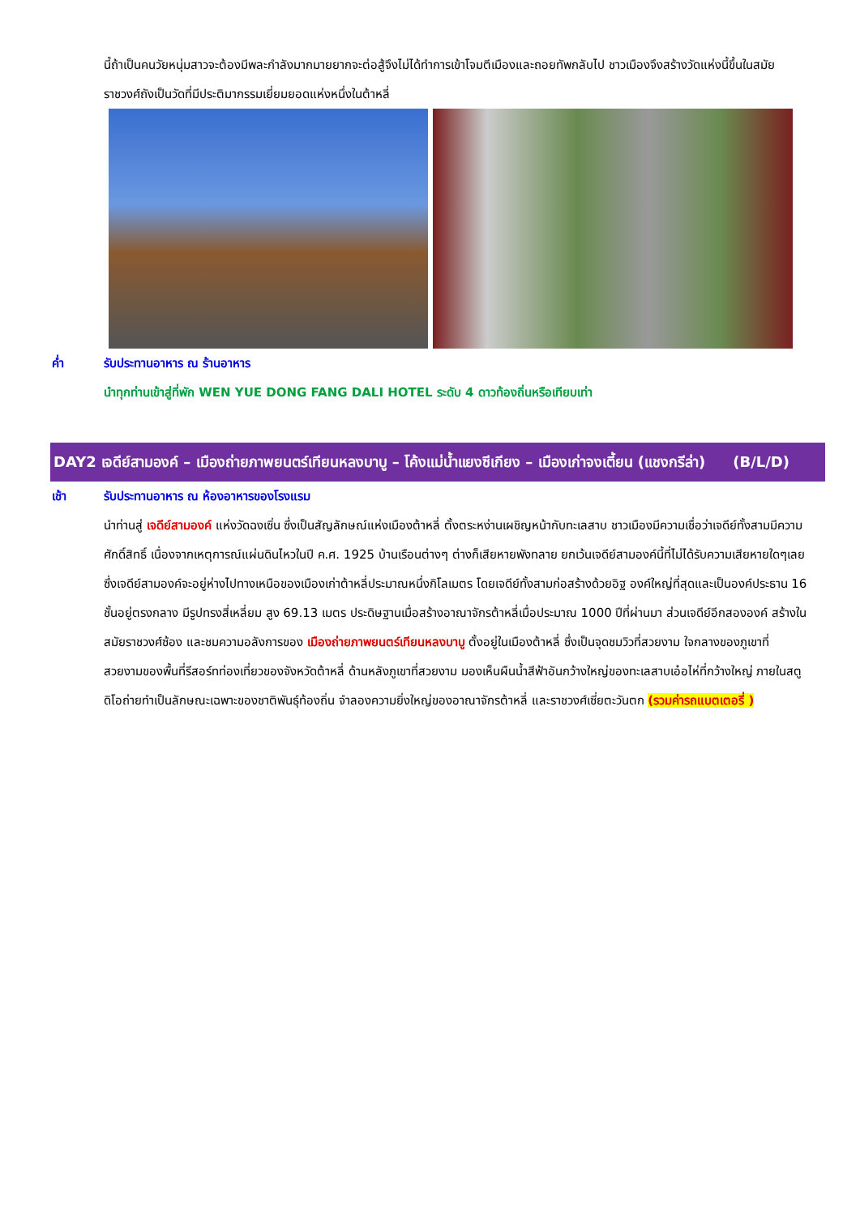นี้ถ้าเป็นคนวัยหนุ่มสาวจะต้องมีพละกำลังมากมายยากจะต่อสู้จึงไม่ได้ทำการเข้าโจมตีเมืองและถอยทัพกลับไป ชาวเมืองจึงสร้างวัดแห่งนี้ขึ้นในสมัยราชวงศ์ถังเป็นวัดที่มีประติมากรรมเยี่ยมยอดแห่งหนึ่งในต้าหลี่
ค่ำ รับประทานอาหาร ณ ร้านอาหาร
นำทุกท่านเข้าสู่ที่พัก WEN YUE DONG FANG DALI HOTEL ระดับ 4 ดาวท้องถิ่นหรือเทียบเท่า
DAY2 เจดีย์สามองค์ – เมืองถ่ายภาพยนตร์เทียนหลงบาบู – โค้งแม่น้ำแยงซีเกียง – เมืองเก่าจงเตี้ยน (แชงกรีล่า) (B/L/D)
เช้า รับประทานอาหาร ณ ห้องอาหารของโรงแรม
นำท่านสู่ เจดีย์สามองค์ แห่งวัดฉงเซิ่น ซึ่งเป็นสัญลักษณ์แห่งเมืองต้าหลี่ ตั้งตระหง่านเผชิญหน้ากับทะเลสาบ ชาวเมืองมีความเชื่อว่าเจดีย์ทั้งสามมีความศักดิ์สิทธิ์ เนื่องจากเหตุการณ์แผ่นดินไหวในปี ค.ศ. 1925 บ้านเรือนต่างๆ ต่างก็เสียหายพังทลาย ยกเว้นเจดีย์สามองค์นี้ที่ไม่ได้รับความเสียหายใดๆเลย ซึ่งเจดีย์สามองค์จะอยู่ห่างไปทางเหนือของเมืองเก่าต้าหลี่ประมาณหนึ่งกิโลเมตร โดยเจดีย์ทั้งสามก่อสร้างด้วยอิฐ องค์ใหญ่ที่สุดและเป็นองค์ประธาน 16 ชั้นอยู่ตรงกลาง มีรูปทรงสี่เหลี่ยม สูง 69.13 เมตร ประดิษฐานเมื่อสร้างอาณาจักรต้าหลี่เมื่อประมาณ 1000 ปีที่ผ่านมา ส่วนเจดีย์อีกสององค์ สร้างในสมัยราชวงศ์ซ้อง และชมความอลังการของ เมืองถ่ายภาพยนตร์เทียนหลงบาบู ตั้งอยู่ในเมืองต้าหลี่ ซึ่งเป็นจุดชมวิวที่สวยงาม ใจกลางของภูเขาที่สวยงามของพื้นที่รีสอร์ทท่องเที่ยวของจังหวัดต้าหลี่ ด้านหลังภูเขาที่สวยงาม มองเห็นผืนน้ำสีฟ้าอันกว้างใหญ่ของทะเลสาบเอ๋อไห่ที่กว้างใหญ่ ภายในสตูดิโอถ่ายทำเป็นลักษณะเฉพาะของชาติพันธุ์ท้องถิ่น จำลองความยิ่งใหญ่ของอาณาจักรต้าหลี่ และราชวงศ์เซี่ยตะวันตก (รวมค่ารถแบตเตอรี่ )